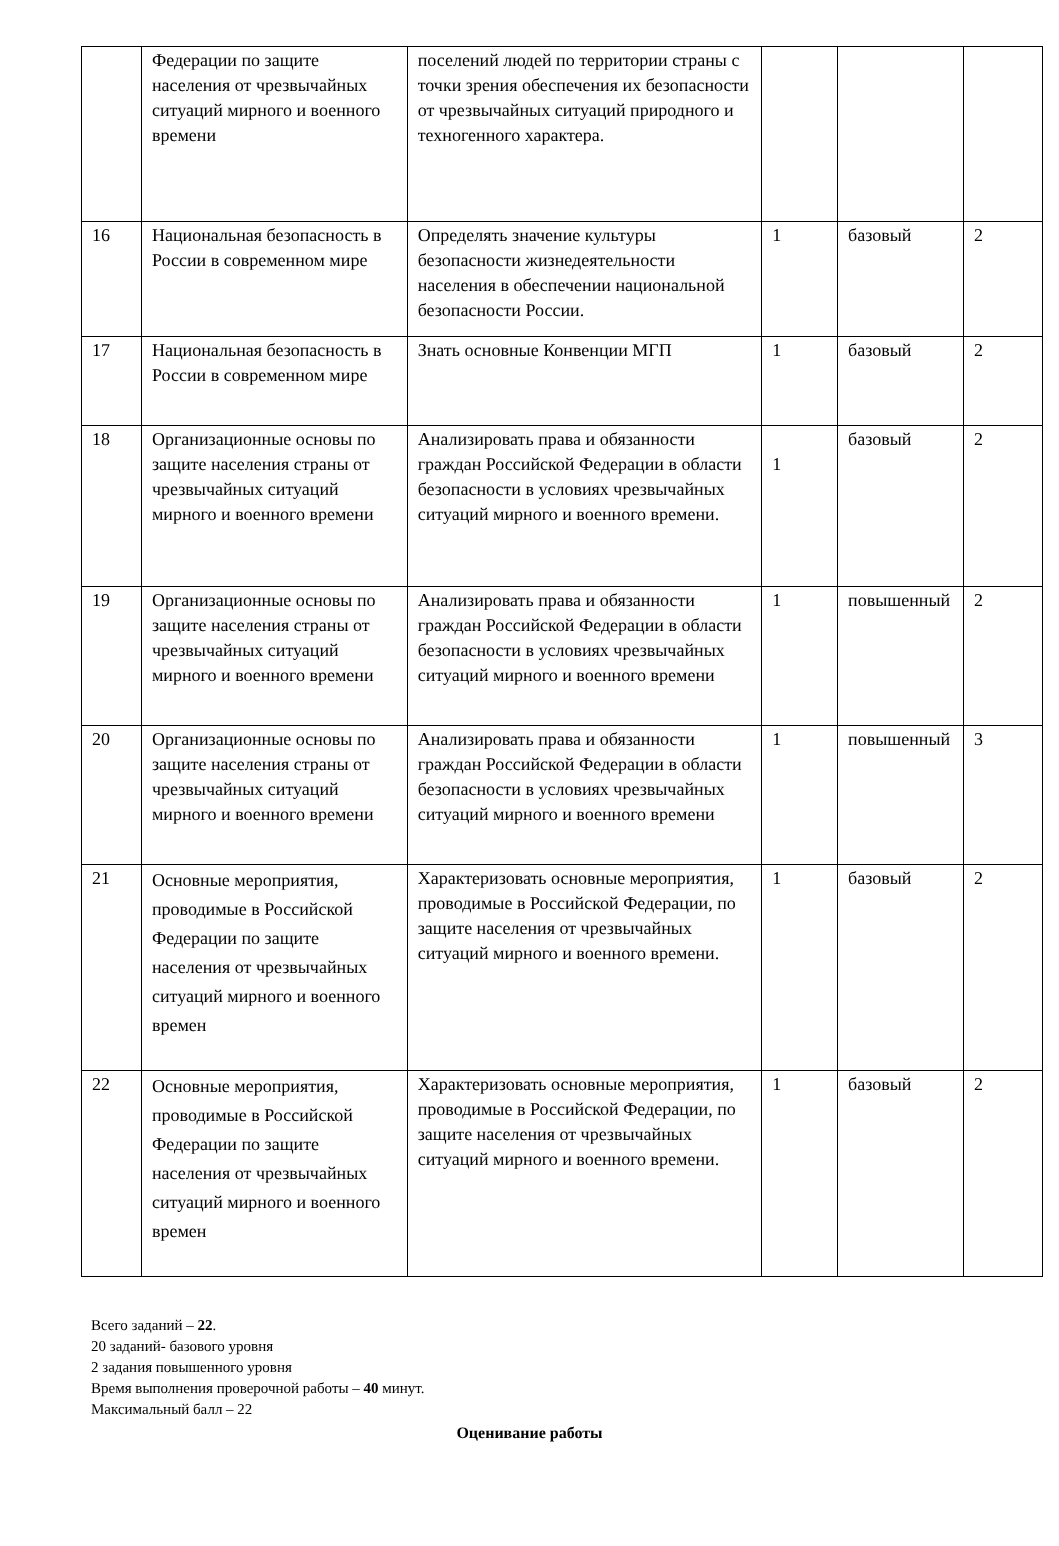| | Федерации по защите населения от чрезвычайных ситуаций мирного и военного времени | поселений людей по территории страны с точки зрения обеспечения их безопасности от чрезвычайных ситуаций природного и техногенного характера. | | | |
| 16 | Национальная безопасность в России в современном мире | Определять значение культуры безопасности жизнедеятельности населения в обеспечении национальной безопасности России. | 1 | базовый | 2 |
| 17 | Национальная безопасность в России в современном мире | Знать основные Конвенции МГП | 1 | базовый | 2 |
| 18 | Организационные основы по защите населения страны от чрезвычайных ситуаций мирного и военного времени | Анализировать права и обязанности граждан Российской Федерации в области безопасности в условиях чрезвычайных ситуаций мирного и военного времени. | 1 | базовый | 2 |
| 19 | Организационные основы по защите населения страны от чрезвычайных ситуаций мирного и военного времени | Анализировать права и обязанности граждан Российской Федерации в области безопасности в условиях чрезвычайных ситуаций мирного и военного времени | 1 | повышенный | 2 |
| 20 | Организационные основы по защите населения страны от чрезвычайных ситуаций мирного и военного времени | Анализировать права и обязанности граждан Российской Федерации в области безопасности в условиях чрезвычайных ситуаций мирного и военного времени | 1 | повышенный | 3 |
| 21 | Основные мероприятия, проводимые в Российской Федерации по защите населения от чрезвычайных ситуаций мирного и военного времен | Характеризовать основные мероприятия, проводимые в Российской Федерации, по защите населения от чрезвычайных ситуаций мирного и военного времени. | 1 | базовый | 2 |
| 22 | Основные мероприятия, проводимые в Российской Федерации по защите населения от чрезвычайных ситуаций мирного и военного времен | Характеризовать основные мероприятия, проводимые в Российской Федерации, по защите населения от чрезвычайных ситуаций мирного и военного времени. | 1 | базовый | 2 |
Всего заданий – 22.
20 заданий- базового уровня
2 задания повышенного уровня
Время выполнения проверочной работы – 40 минут.
Максимальный балл – 22
Оценивание работы